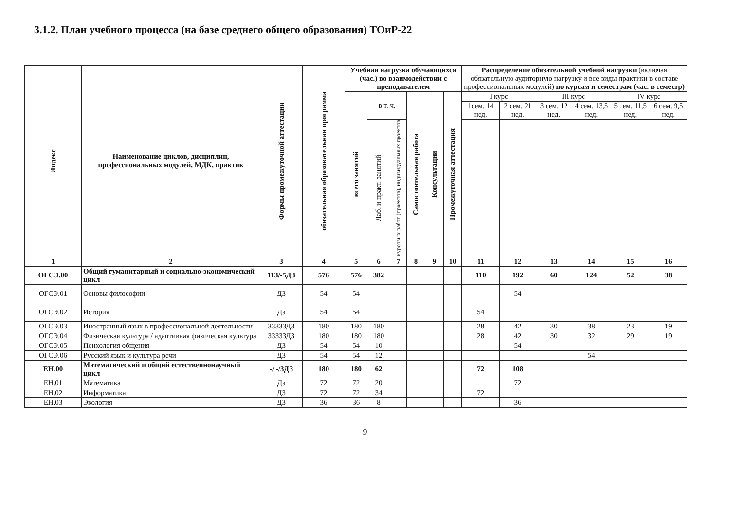3.1.2. План учебного процесса (на базе среднего общего образования) ТОиР-22
| Индекс | Наименование циклов, дисциплин, профессиональных модулей, МДК, практик | Формы промежуточной аттестации | обязательная образовательная программа | Учебная нагрузка обучающихся (час.) во взаимодействии с преподавателем | | | | | | Распределение обязательной учебной нагрузки (включая обязательную аудиторную нагрузку и все виды практики в составе профессиональных модулей) по курсам и семестрам (час. в семестр) | | | | | |
| --- | --- | --- | --- | --- | --- | --- | --- | --- | --- | --- | --- | --- | --- | --- | --- |
| | | | | всего занятий | в т. ч. | | Самостоятельная работа | Консультации | Промежуточная аттестация | I курс | | III курс | | IV курс | |
| | | | | | | | | | | 1сем. 14 нед. | 2 сем. 21 нед. | 3 сем. 12 нед. | 4 сем. 13,5 нед. | 5 сем. 11,5 нед. | 6 сем. 9,5 нед. |
| | | | | | Лаб. и практ. занятий | курсовых работ (проектов), индивидуальных проектов | | | | | | | | | |
| 1 | 2 | 3 | 4 | 5 | 6 | 7 | 8 | 9 | 10 | 11 | 12 | 13 | 14 | 15 | 16 |
| ОГСЭ.00 | Общий гуманитарный и социально-экономический цикл | 11З/-5ДЗ | 576 | 576 | 382 | | | | | 110 | 192 | 60 | 124 | 52 | 38 |
| ОГСЭ.01 | Основы философии | ДЗ | 54 | 54 | | | | | | | 54 | | | | |
| ОГСЭ.02 | История | Дз | 54 | 54 | | | | | | 54 | | | | | |
| ОГСЭ.03 | Иностранный язык в профессиональной деятельности | ЗЗЗЗЗДЗ | 180 | 180 | 180 | | | | | 28 | 42 | 30 | 38 | 23 | 19 |
| ОГСЭ.04 | Физическая культура / адаптивная физическая культура | ЗЗЗЗЗДЗ | 180 | 180 | 180 | | | | | 28 | 42 | 30 | 32 | 29 | 19 |
| ОГСЭ.05 | Психология общения | ДЗ | 54 | 54 | 10 | | | | | | 54 | | | | |
| ОГСЭ.06 | Русский язык и культура речи | ДЗ | 54 | 54 | 12 | | | | | | | | 54 | | |
| ЕН.00 | Математический и общий естественнонаучный цикл | -/ -/3ДЗ | 180 | 180 | 62 | | | | | 72 | 108 | | | | |
| ЕН.01 | Математика | Дз | 72 | 72 | 20 | | | | | | 72 | | | | |
| ЕН.02 | Информатика | ДЗ | 72 | 72 | 34 | | | | | 72 | | | | | |
| ЕН.03 | Экология | ДЗ | 36 | 36 | 8 | | | | | | 36 | | | | |
9